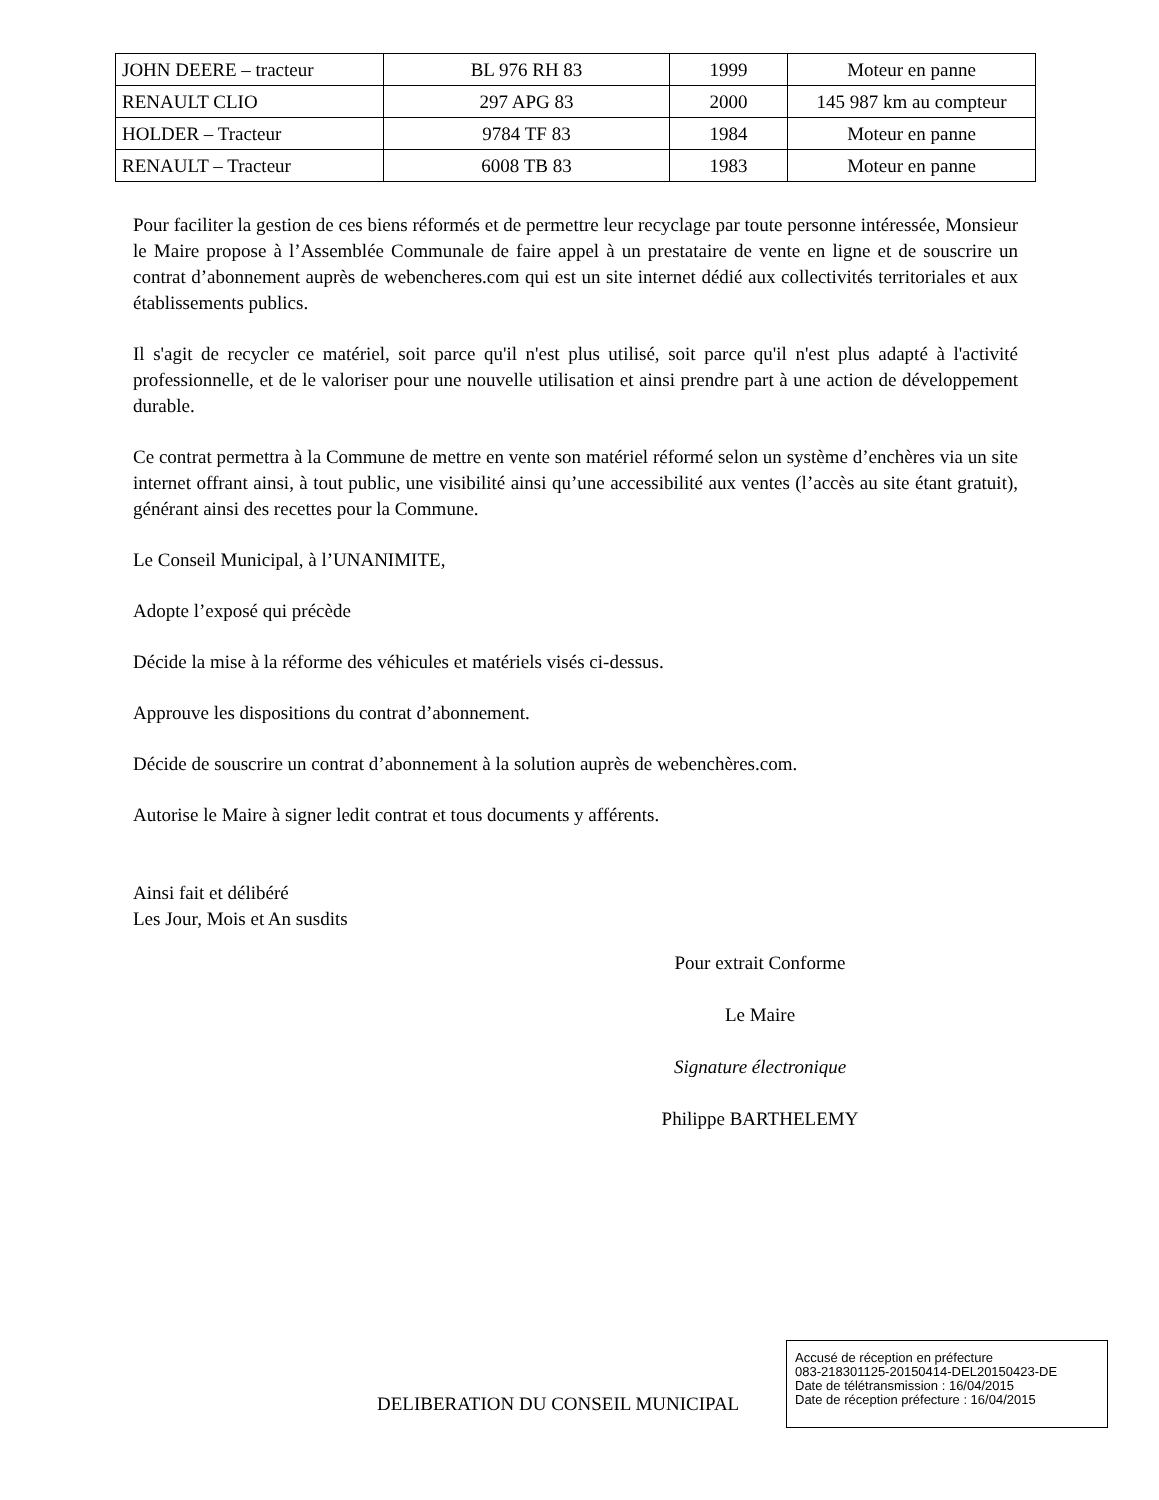| JOHN DEERE – tracteur | BL 976 RH 83 | 1999 | Moteur en panne |
| RENAULT CLIO | 297 APG 83 | 2000 | 145 987 km au compteur |
| HOLDER – Tracteur | 9784 TF 83 | 1984 | Moteur en panne |
| RENAULT – Tracteur | 6008 TB 83 | 1983 | Moteur en panne |
Pour faciliter la gestion de ces biens réformés et de permettre leur recyclage par toute personne intéressée, Monsieur le Maire propose à l’Assemblée Communale de faire appel à un prestataire de vente en ligne et de souscrire un contrat d’abonnement auprès de webencheres.com qui est un site internet dédié aux collectivités territoriales et aux établissements publics.
Il s'agit de recycler ce matériel, soit parce qu'il n'est plus utilisé, soit parce qu'il n'est plus adapté à l'activité professionnelle, et de le valoriser pour une nouvelle utilisation et ainsi prendre part à une action de développement durable.
Ce contrat permettra à la Commune de mettre en vente son matériel réformé selon un système d’enchères via un site internet offrant ainsi, à tout public, une visibilité ainsi qu’une accessibilité aux ventes (l’accès au site étant gratuit), générant ainsi des recettes pour la Commune.
Le Conseil Municipal, à l’UNANIMITE,
Adopte l’exposé qui précède
Décide la mise à la réforme des véhicules et matériels visés ci-dessus.
Approuve les dispositions du contrat d’abonnement.
Décide de souscrire un contrat d’abonnement à la solution auprès de webenchères.com.
Autorise le Maire à signer ledit contrat et tous documents y afférents.
Ainsi fait et délibéré
Les Jour, Mois et An susdits
Pour extrait Conforme
Le Maire
Signature électronique
Philippe BARTHELEMY
DELIBERATION DU CONSEIL MUNICIPAL
Accusé de réception en préfecture
083-218301125-20150414-DEL20150423-DE
Date de télétransmission : 16/04/2015
Date de réception préfecture : 16/04/2015